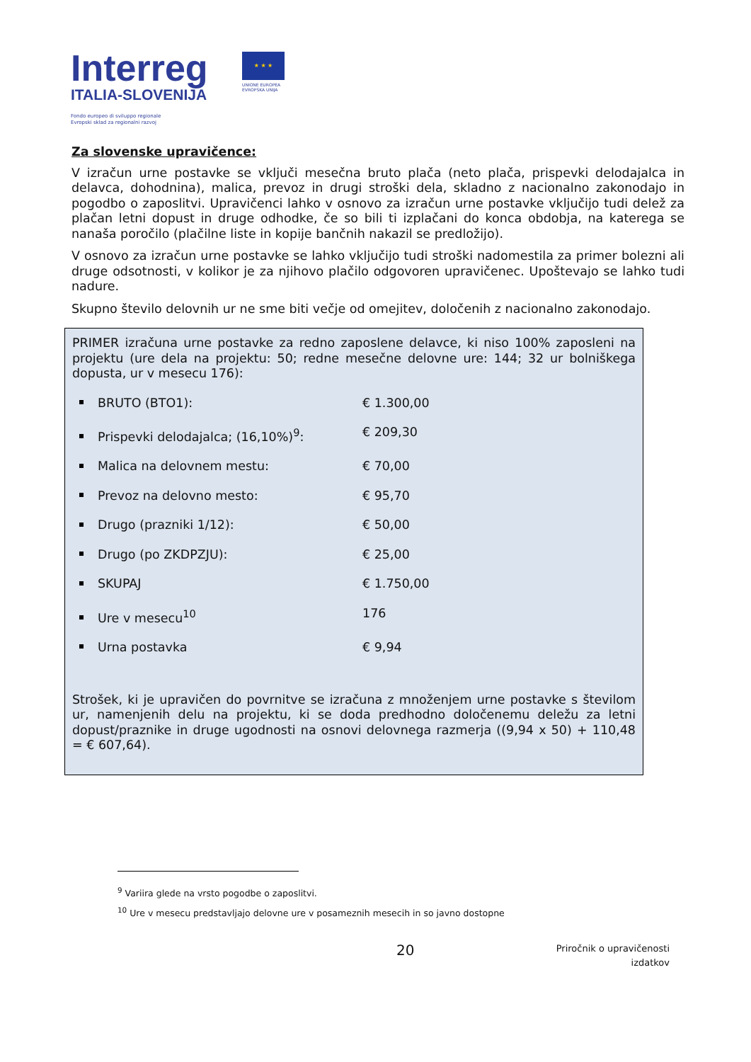Interreg
ITALIA-SLOVENIJA
Fondo europeo di sviluppo regionale
Evropski sklad za regionalni razvoj
★ ★ ★
UNIONE EUROPEA EVROPSKA UNIJA
Za slovenske upravičence:
V izračun urne postavke se vključi mesečna bruto plača (neto plača, prispevki delodajalca in delavca, dohodnina), malica, prevoz in drugi stroški dela, skladno z nacionalno zakonodajo in pogodbo o zaposlitvi. Upravičenci lahko v osnovo za izračun urne postavke vključijo tudi delež za plačan letni dopust in druge odhodke, če so bili ti izplačani do konca obdobja, na katerega se nanaša poročilo (plačilne liste in kopije bančnih nakazil se predložijo).
V osnovo za izračun urne postavke se lahko vključijo tudi stroški nadomestila za primer bolezni ali druge odsotnosti, v kolikor je za njihovo plačilo odgovoren upravičenec. Upoštevajo se lahko tudi nadure.
Skupno število delovnih ur ne sme biti večje od omejitev, določenih z nacionalno zakonodajo.
PRIMER izračuna urne postavke za redno zaposlene delavce, ki niso 100% zaposleni na projektu (ure dela na projektu: 50; redne mesečne delovne ure: 144; 32 ur bolniškega dopusta, ur v mesecu 176):
BRUTO (BTO1): € 1.300,00
Prispevki delodajalca; (16,10%)<sup>9</sup>: € 209,30
Malica na delovnem mestu: € 70,00
Prevoz na delovno mesto: € 95,70
Drugo (prazniki 1/12): € 50,00
Drugo (po ZKDPZJU): € 25,00
SKUPAJ € 1.750,00
Ure v mesecu<sup>10</sup> 176
Urna postavka € 9,94
Strošek, ki je upravičen do povrnitve se izračuna z množenjem urne postavke s številom ur, namenjenih delu na projektu, ki se doda predhodno določenemu deležu za letni dopust/praznike in druge ugodnosti na osnovi delovnega razmerja ((9,94 x 50) + 110,48 = € 607,64).
<sup>9</sup> Variira glede na vrsto pogodbe o zaposlitvi.
<sup>10</sup> Ure v mesecu predstavljajo delovne ure v posameznih mesecih in so javno dostopne
20
Priročnik o upravičenosti
izdatkov